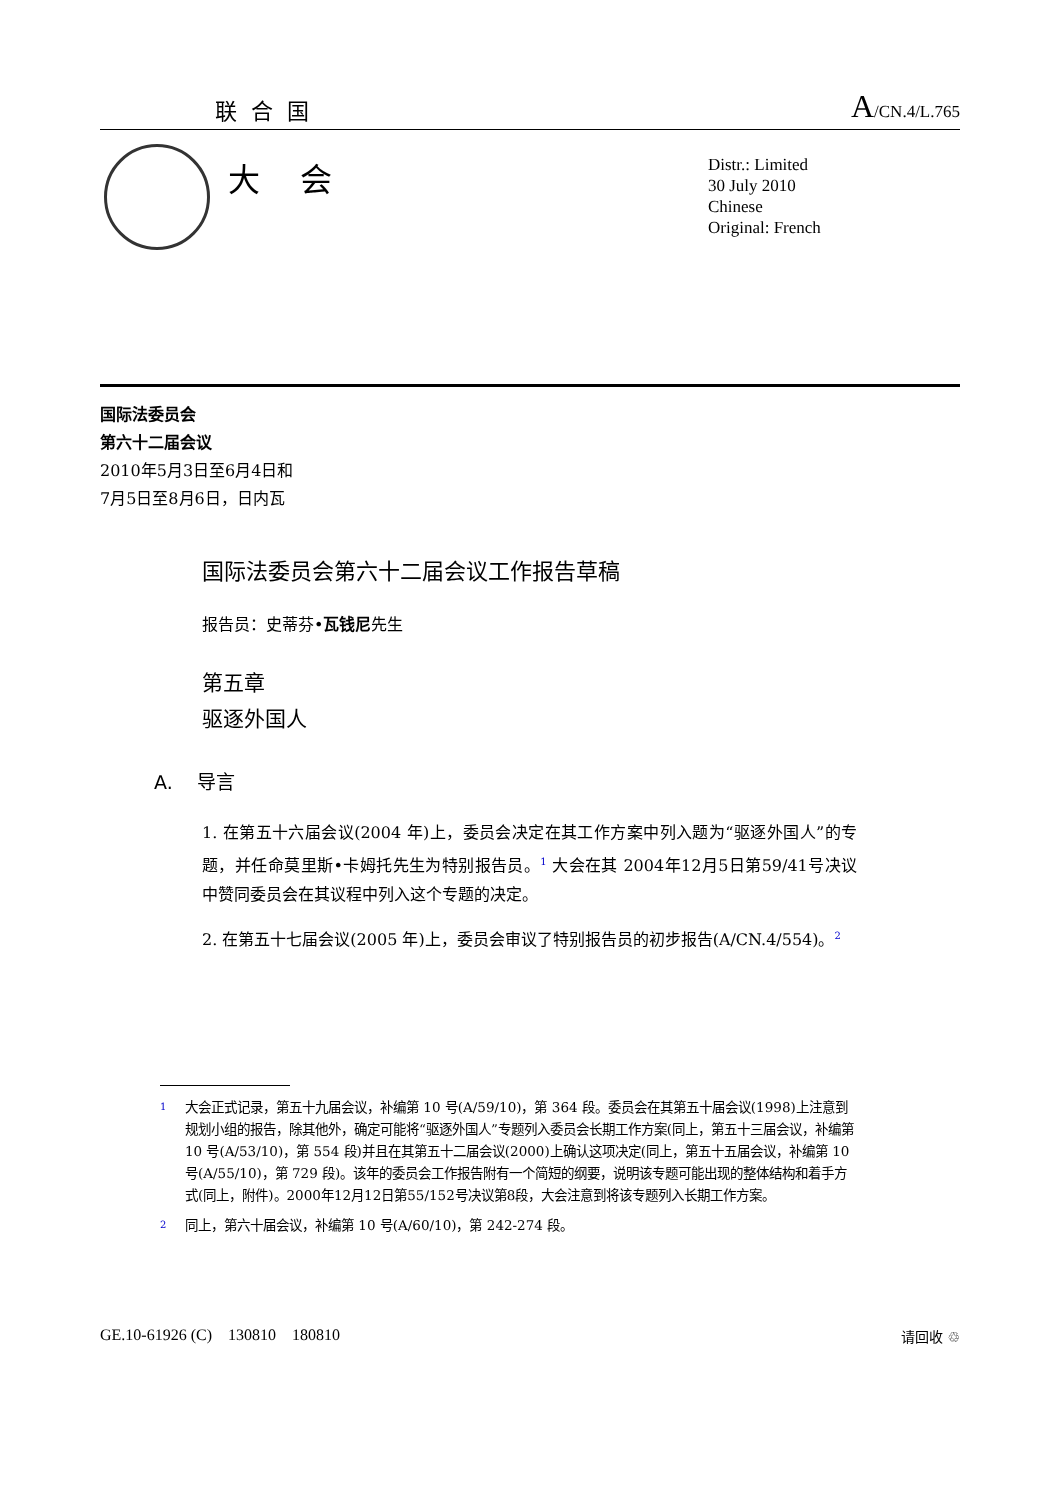联合国 A/CN.4/L.765
大会
Distr.: Limited
30 July 2010
Chinese
Original: French
国际法委员会
第六十二届会议
2010年5月3日至6月4日和
7月5日至8月6日，日内瓦
国际法委员会第六十二届会议工作报告草稿
报告员：史蒂芬•瓦钱尼先生
第五章
驱逐外国人
A. 导言
1. 在第五十六届会议(2004 年)上，委员会决定在其工作方案中列入题为“驱逐外国人”的专题，并任命莫里斯•卡姆托先生为特别报告员。<sup>1</sup> 大会在其 2004年12月5日第59/41号决议中赞同委员会在其议程中列入这个专题的决定。
2. 在第五十七届会议(2005 年)上，委员会审议了特别报告员的初步报告(A/CN.4/554)。<sup>2</sup>
1 大会正式记录，第五十九届会议，补编第 10 号(A/59/10)，第 364 段。委员会在其第五十届会议(1998)上注意到规划小组的报告，除其他外，确定可能将“驱逐外国人”专题列入委员会长期工作方案(同上，第五十三届会议，补编第 10 号(A/53/10)，第 554 段)并且在其第五十二届会议(2000)上确认这项决定(同上，第五十五届会议，补编第 10 号(A/55/10)，第 729 段)。该年的委员会工作报告附有一个简短的纲要，说明该专题可能出现的整体结构和着手方式(同上，附件)。2000年12月12日第55/152号决议第8段，大会注意到将该专题列入长期工作方案。
2 同上，第六十届会议，补编第 10 号(A/60/10)，第 242-274 段。
GE.10-61926 (C) 130810 180810 请回收 ♲